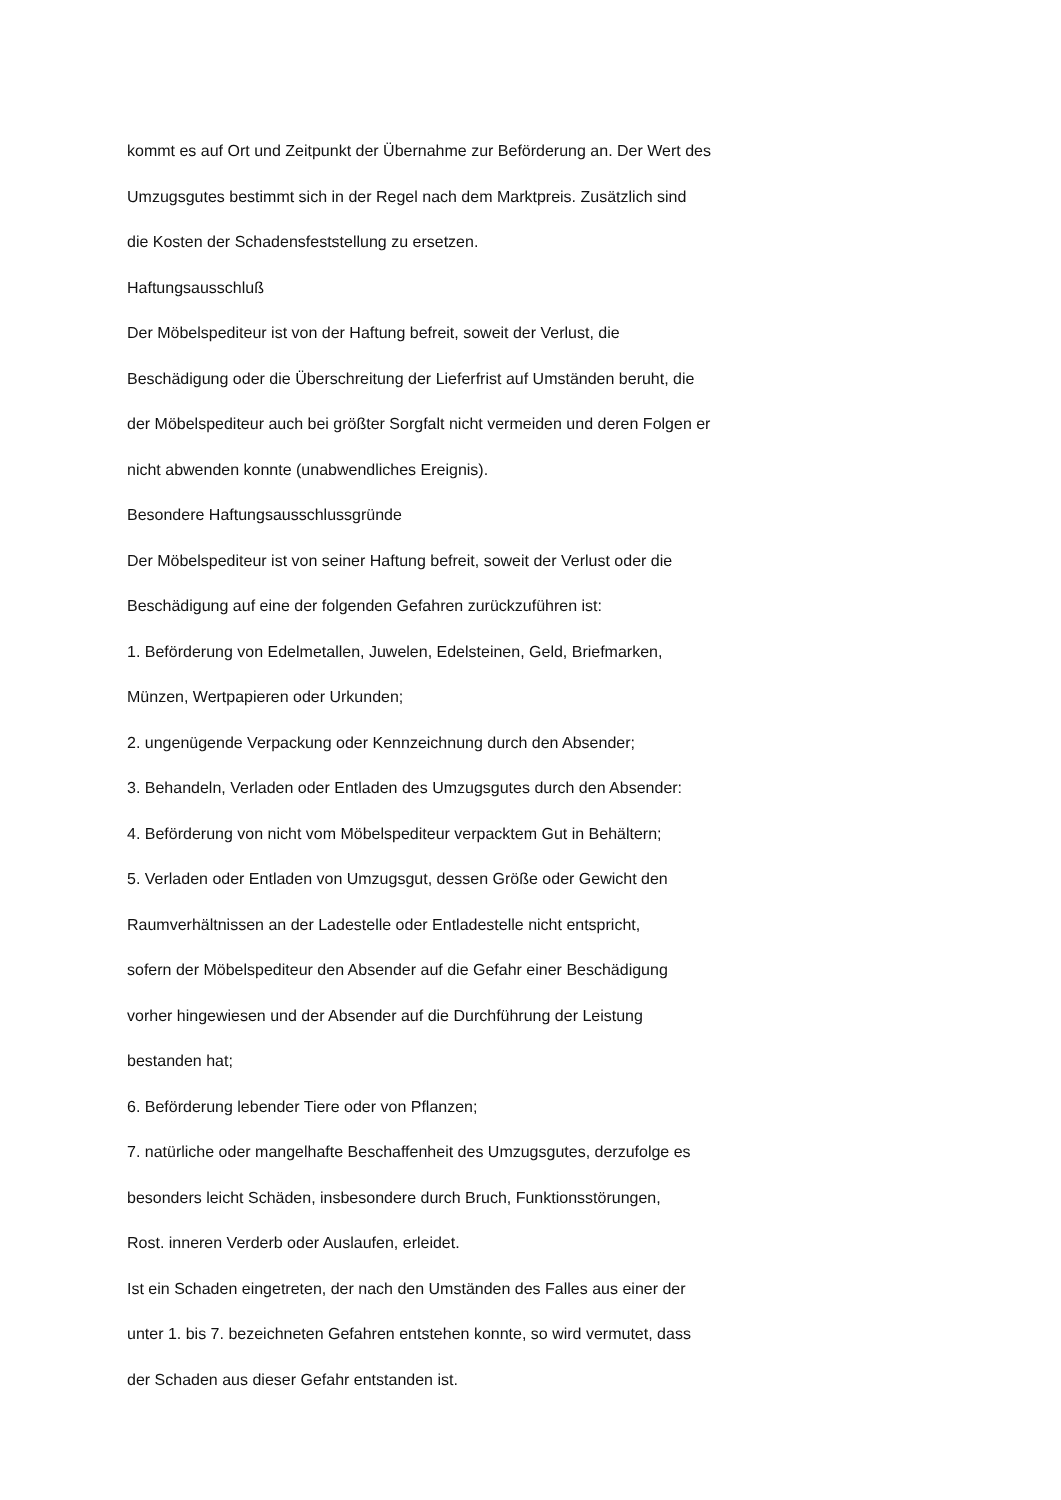kommt es auf Ort und Zeitpunkt der Übernahme zur Beförderung an. Der Wert des
Umzugsgutes bestimmt sich in der Regel nach dem Marktpreis. Zusätzlich sind
die Kosten der Schadensfeststellung zu ersetzen.
Haftungsausschluß
Der Möbelspediteur ist von der Haftung befreit, soweit der Verlust, die
Beschädigung oder die Überschreitung der Lieferfrist auf Umständen beruht, die
der Möbelspediteur auch bei größter Sorgfalt nicht vermeiden und deren Folgen er
nicht abwenden konnte (unabwendliches Ereignis).
Besondere Haftungsausschlussgründe
Der Möbelspediteur ist von seiner Haftung befreit, soweit der Verlust oder die
Beschädigung auf eine der folgenden Gefahren zurückzuführen ist:
1. Beförderung von Edelmetallen, Juwelen, Edelsteinen, Geld, Briefmarken,
Münzen, Wertpapieren oder Urkunden;
2. ungenügende Verpackung oder Kennzeichnung durch den Absender;
3. Behandeln, Verladen oder Entladen des Umzugsgutes durch den Absender:
4. Beförderung von nicht vom Möbelspediteur verpacktem Gut in Behältern;
5. Verladen oder Entladen von Umzugsgut, dessen Größe oder Gewicht den
Raumverhältnissen an der Ladestelle oder Entladestelle nicht entspricht,
sofern der Möbelspediteur den Absender auf die Gefahr einer Beschädigung
vorher hingewiesen und der Absender auf die Durchführung der Leistung
bestanden hat;
6. Beförderung lebender Tiere oder von Pflanzen;
7. natürliche oder mangelhafte Beschaffenheit des Umzugsgutes, derzufolge es
besonders leicht Schäden, insbesondere durch Bruch, Funktionsstörungen,
Rost. inneren Verderb oder Auslaufen, erleidet.
Ist ein Schaden eingetreten, der nach den Umständen des Falles aus einer der
unter 1. bis 7. bezeichneten Gefahren entstehen konnte, so wird vermutet, dass
der Schaden aus dieser Gefahr entstanden ist.